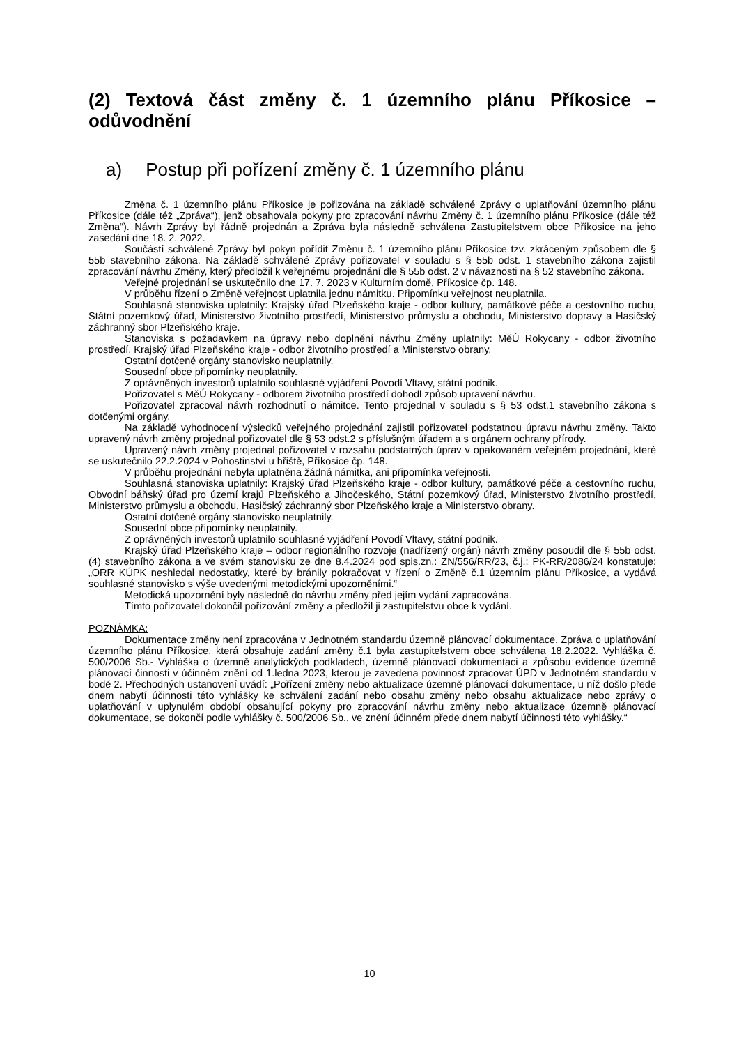(2) Textová část změny č. 1 územního plánu Příkosice – odůvodnění
a) Postup při pořízení změny č. 1 územního plánu
Změna č. 1 územního plánu Příkosice je pořizována na základě schválené Zprávy o uplatňování územního plánu Příkosice (dále též „Zpráva“), jenž obsahovala pokyny pro zpracování návrhu Změny č. 1 územního plánu Příkosice (dále též Změna“). Návrh Zprávy byl řádně projednán a Zpráva byla následně schválena Zastupitelstvem obce Příkosice na jeho zasedání dne 18. 2. 2022.
Součástí schválené Zprávy byl pokyn pořídit Změnu č. 1 územního plánu Příkosice tzv. zkráceným způsobem dle § 55b stavebního zákona. Na základě schválené Zprávy pořizovatel v souladu s § 55b odst. 1 stavebního zákona zajistil zpracování návrhu Změny, který předložil k veřejnému projednání dle § 55b odst. 2 v návaznosti na § 52 stavebního zákona.
Veřejné projednání se uskutečnilo dne 17. 7. 2023 v Kulturním domě, Příkosice čp. 148.
V průběhu řízení o Změně veřejnost uplatnila jednu námitku. Připomínku veřejnost neuplatnila.
Souhlasná stanoviska uplatnily: Krajský úřad Plzeňského kraje - odbor kultury, památkové péče a cestovního ruchu, Státní pozemkový úřad, Ministerstvo životního prostředí, Ministerstvo průmyslu a obchodu, Ministerstvo dopravy a Hasičský záchranný sbor Plzeňského kraje.
Stanoviska s požadavkem na úpravy nebo doplnění návrhu Změny uplatnily: MěÚ Rokycany - odbor životního prostředí, Krajský úřad Plzeňského kraje - odbor životního prostředí a Ministerstvo obrany.
Ostatní dotčené orgány stanovisko neuplatnily.
Sousední obce připomínky neuplatnily.
Z oprávněných investorů uplatnilo souhlasné vyjádření Povodí Vltavy, státní podnik.
Pořizovatel s MěÚ Rokycany - odborem životního prostředí dohodl způsob upravení návrhu.
Pořizovatel zpracoval návrh rozhodnutí o námitce. Tento projednal v souladu s § 53 odst.1 stavebního zákona s dotčenými orgány.
Na základě vyhodnocení výsledků veřejného projednání zajistil pořizovatel podstatnou úpravu návrhu změny. Takto upravený návrh změny projednal pořizovatel dle § 53 odst.2 s příslušným úřadem a s orgánem ochrany přírody.
Upravený návrh změny projednal pořizovatel v rozsahu podstatných úprav v opakovaném veřejném projednání, které se uskutečnilo 22.2.2024 v Pohostinství u hřiště, Příkosice čp. 148.
V průběhu projednání nebyla uplatněna žádná námitka, ani připomínka veřejnosti.
Souhlasná stanoviska uplatnily: Krajský úřad Plzeňského kraje - odbor kultury, památkové péče a cestovního ruchu, Obvodní báňský úřad pro území krajů Plzeňského a Jihočeského, Státní pozemkový úřad, Ministerstvo životního prostředí, Ministerstvo průmyslu a obchodu, Hasičský záchranný sbor Plzeňského kraje a Ministerstvo obrany.
Ostatní dotčené orgány stanovisko neuplatnily.
Sousední obce připomínky neuplatnily.
Z oprávněných investorů uplatnilo souhlasné vyjádření Povodí Vltavy, státní podnik.
Krajský úřad Plzeňského kraje – odbor regionálního rozvoje (nadřízený orgán) návrh změny posoudil dle § 55b odst.(4) stavebního zákona a ve svém stanovisku ze dne 8.4.2024 pod spis.zn.: ZN/556/RR/23, č.j.: PK-RR/2086/24 konstatuje: „ORR KÚPK neshledal nedostatky, které by bránily pokračovat v řízení o Změně č.1 územním plánu Příkosice, a vydává souhlasné stanovisko s výše uvedenými metodickými upozorněními.“
Metodická upozornění byly následně do návrhu změny před jejím vydání zapracována.
Tímto pořizovatel dokončil pořizování změny a předložil ji zastupitelstvu obce k vydání.
POZNÁMKA:
Dokumentace změny není zpracována v Jednotném standardu územně plánovací dokumentace. Zpráva o uplatňování územního plánu Příkosice, která obsahuje zadání změny č.1 byla zastupitelstvem obce schválena 18.2.2022. Vyhláška č. 500/2006 Sb.- Vyhláška o územně analytických podkladech, územně plánovací dokumentaci a způsobu evidence územně plánovací činnosti v účinném znění od 1.ledna 2023, kterou je zavedena povinnost zpracovat ÚPD v Jednotném standardu v bodě 2. Přechodných ustanovení uvádí: „Pořízení změny nebo aktualizace územně plánovací dokumentace, u níž došlo přede dnem nabytí účinnosti této vyhlášky ke schválení zadání nebo obsahu změny nebo obsahu aktualizace nebo zprávy o uplatňování v uplynulém období obsahující pokyny pro zpracování návrhu změny nebo aktualizace územně plánovací dokumentace, se dokončí podle vyhlášky č. 500/2006 Sb., ve znění účinném přede dnem nabytí účinnosti této vyhlášky.“
10